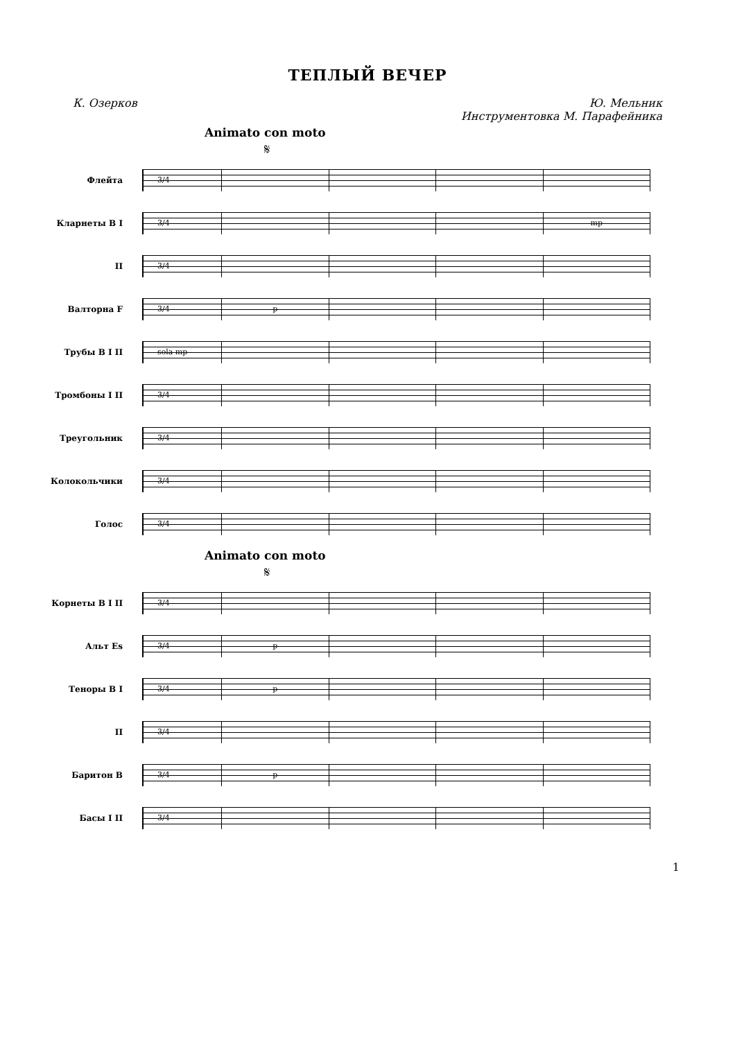ТЕПЛЫЙ ВЕЧЕР
К. Озерков Ю. Мельник
Инструментовка М. Парафейника
Animato con moto
𝄋
Флейта
3/4
Кларнеты B I
3/4 mp
II
3/4
Валторна F
3/4 p
Трубы B I II
sola mp
Тромбоны I II
3/4
Треугольник
3/4
Колокольчики
3/4
Голос
3/4
Animato con moto
𝄋
Корнеты B I II
3/4
Альт Es
3/4 p
Теноры B I
3/4 p
II
3/4
Баритон B
3/4 p
Басы I II
3/4
1